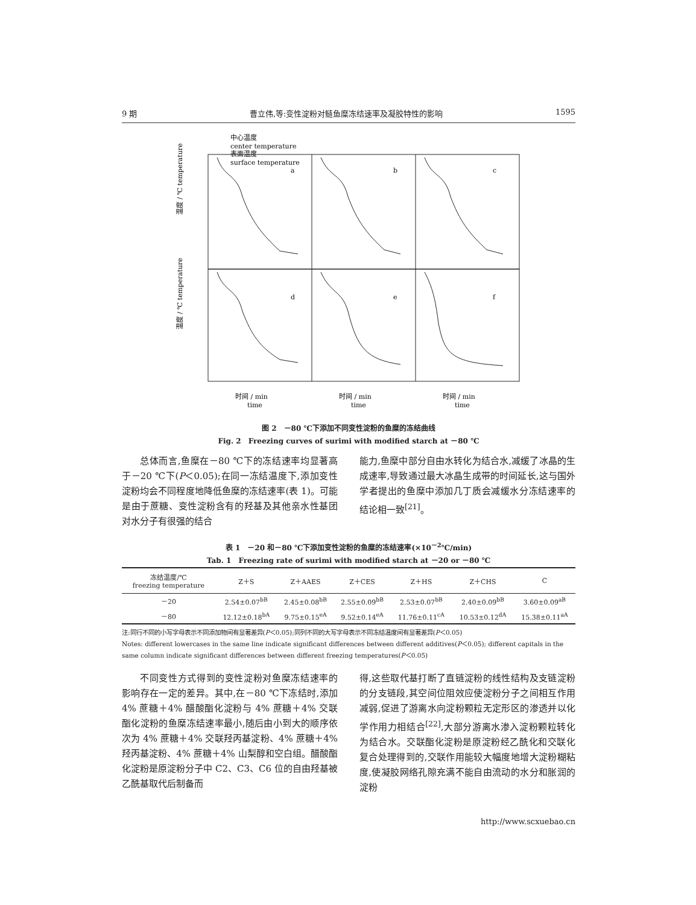9 期 曹立伟,等:变性淀粉对鲢鱼糜冻结速率及凝胶特性的影响 1595
中心温度
center temperature
表面温度
surface temperature
a
b
c
d
e
f
温度 / ℃ temperature
温度 / ℃ temperature
时间 / min
time
时间 / min
time
时间 / min
time
图 2　－80 ℃下添加不同变性淀粉的鱼糜的冻结曲线
Fig. 2　Freezing curves of surimi with modified starch at －80 ℃
总体而言,鱼糜在－80 ℃下的冻结速率均显著高于－20 ℃下(P＜0.05);在同一冻结温度下,添加变性淀粉均会不同程度地降低鱼糜的冻结速率(表 1)。可能是由于蔗糖、变性淀粉含有的羟基及其他亲水性基团对水分子有很强的结合
能力,鱼糜中部分自由水转化为结合水,减缓了冰晶的生成速率,导致通过最大冰晶生成带的时间延长,这与国外学者提出的鱼糜中添加几丁质会减缓水分冻结速率的结论相一致<sup>[21]</sup>。
表 1　－20 和－80 ℃下添加变性淀粉的鱼糜的冻结速率(×10<sup>－2</sup>℃/min)
Tab. 1　Freezing rate of surimi with modified starch at －20 or －80 ℃
| 冻结温度/℃ freezing temperature | Z＋S | Z＋AAES | Z＋CES | Z＋HS | Z＋CHS | C |
| --- | --- | --- | --- | --- | --- | --- |
| －20 | 2.54±0.07<sup>bB</sup> | 2.45±0.08<sup>bB</sup> | 2.55±0.09<sup>bB</sup> | 2.53±0.07<sup>bB</sup> | 2.40±0.09<sup>bB</sup> | 3.60±0.09<sup>aB</sup> |
| －80 | 12.12±0.18<sup>bA</sup> | 9.75±0.15<sup>eA</sup> | 9.52±0.14<sup>eA</sup> | 11.76±0.11<sup>cA</sup> | 10.53±0.12<sup>dA</sup> | 15.38±0.11<sup>aA</sup> |
注:同行不同的小写字母表示不同添加物间有显著差异(P＜0.05);同列不同的大写字母表示不同冻结温度间有显著差异(P＜0.05)
Notes: different lowercases in the same line indicate significant differences between different additives(P＜0.05); different capitals in the same column indicate significant differences between different freezing temperatures(P＜0.05)
不同变性方式得到的变性淀粉对鱼糜冻结速率的影响存在一定的差异。其中,在－80 ℃下冻结时,添加 4% 蔗糖＋4% 醋酸酯化淀粉与 4% 蔗糖＋4% 交联酯化淀粉的鱼糜冻结速率最小,随后由小到大的顺序依次为 4% 蔗糖＋4% 交联羟丙基淀粉、4% 蔗糖＋4% 羟丙基淀粉、4% 蔗糖＋4% 山梨醇和空白组。醋酸酯化淀粉是原淀粉分子中 C2、C3、C6 位的自由羟基被乙酰基取代后制备而
得,这些取代基打断了直链淀粉的线性结构及支链淀粉的分支链段,其空间位阻效应使淀粉分子之间相互作用减弱,促进了游离水向淀粉颗粒无定形区的渗透并以化学作用力相结合<sup>[22]</sup>,大部分游离水渗入淀粉颗粒转化为结合水。交联酯化淀粉是原淀粉经乙酰化和交联化复合处理得到的,交联作用能较大幅度地增大淀粉糊粘度,使凝胶网络孔隙充满不能自由流动的水分和胀润的淀粉
http://www.scxuebao.cn